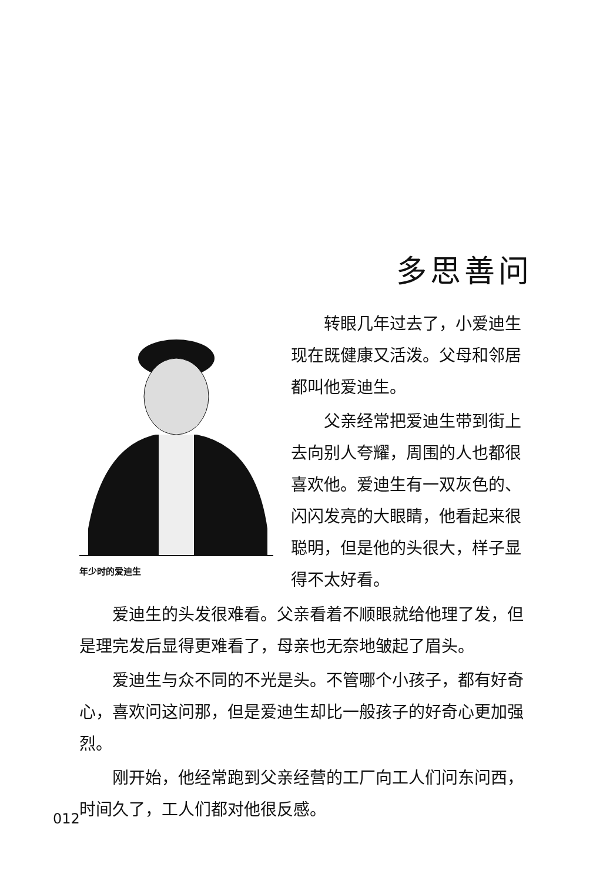多思善问
年少时的爱迪生
转眼几年过去了，小爱迪生现在既健康又活泼。父母和邻居都叫他爱迪生。
父亲经常把爱迪生带到街上去向别人夸耀，周围的人也都很喜欢他。爱迪生有一双灰色的、闪闪发亮的大眼睛，他看起来很聪明，但是他的头很大，样子显得不太好看。
爱迪生的头发很难看。父亲看着不顺眼就给他理了发，但是理完发后显得更难看了，母亲也无奈地皱起了眉头。
爱迪生与众不同的不光是头。不管哪个小孩子，都有好奇心，喜欢问这问那，但是爱迪生却比一般孩子的好奇心更加强烈。
刚开始，他经常跑到父亲经营的工厂向工人们问东问西，时间久了，工人们都对他很反感。
012